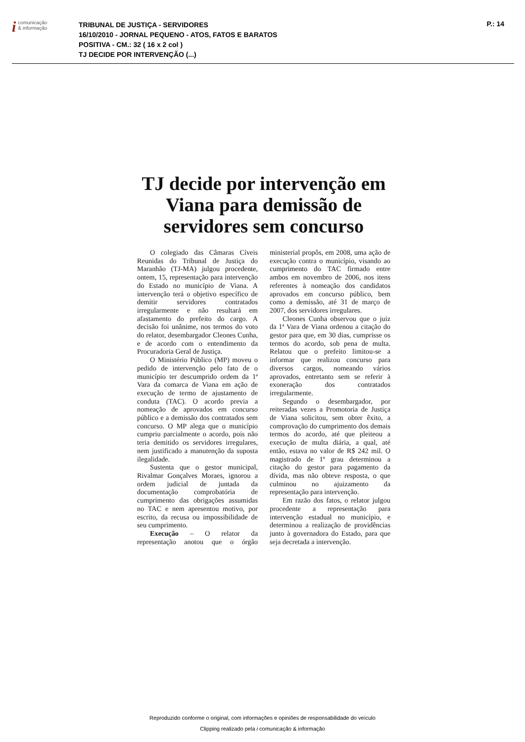icomunicação
& informação
TRIBUNAL DE JUSTIÇA - SERVIDORES
16/10/2010 - JORNAL PEQUENO - ATOS, FATOS E BARATOS
POSITIVA - CM.: 32 ( 16 x 2 col )
TJ DECIDE POR INTERVENÇÃO (...)
P.: 14
TJ decide por intervenção em Viana para demissão de servidores sem concurso
O colegiado das Câmaras Cíveis Reunidas do Tribunal de Justiça do Maranhão (TJ-MA) julgou procedente, ontem, 15, representação para intervenção do Estado no município de Viana. A intervenção terá o objetivo específico de demitir servidores contratados irregularmente e não resultará em afastamento do prefeito do cargo. A decisão foi unânime, nos termos do voto do relator, desembargador Cleones Cunha, e de acordo com o entendimento da Procuradoria Geral de Justiça.
O Ministério Público (MP) moveu o pedido de intervenção pelo fato de o município ter descumprido ordem da 1ª Vara da comarca de Viana em ação de execução de termo de ajustamento de conduta (TAC). O acordo previa a nomeação de aprovados em concurso público e a demissão dos contratados sem concurso. O MP alega que o município cumpriu parcialmente o acordo, pois não teria demitido os servidores irregulares, nem justificado a manutenção da suposta ilegalidade.
Sustenta que o gestor municipal, Rivalmar Gonçalves Moraes, ignorou a ordem judicial de juntada da documentação comprobatória de cumprimento das obrigações assumidas no TAC e nem apresentou motivo, por escrito, da recusa ou impossibilidade de seu cumprimento.
Execução – O relator da representação anotou que o órgão ministerial propôs, em 2008, uma ação de execução contra o município, visando ao cumprimento do TAC firmado entre ambos em novembro de 2006, nos itens referentes à nomeação dos candidatos aprovados em concurso público, bem como a demissão, até 31 de março de 2007, dos servidores irregulares.
Cleones Cunha observou que o juiz da 1ª Vara de Viana ordenou a citação do gestor para que, em 30 dias, cumprisse os termos do acordo, sob pena de multa. Relatou que o prefeito limitou-se a informar que realizou concurso para diversos cargos, nomeando vários aprovados, entretanto sem se referir à exoneração dos contratados irregularmente.
Segundo o desembargador, por reiteradas vezes a Promotoria de Justiça de Viana solicitou, sem obter êxito, a comprovação do cumprimento dos demais termos do acordo, até que pleiteou a execução de multa diária, a qual, até então, estava no valor de R$ 242 mil. O magistrado de 1º grau determinou a citação do gestor para pagamento da dívida, mas não obteve resposta, o que culminou no ajuizamento da representação para intervenção.
Em razão dos fatos, o relator julgou procedente a representação para intervenção estadual no município, e determinou a realização de providências junto à governadora do Estado, para que seja decretada a intervenção.
Reproduzido conforme o original, com informações e opiniões de responsabilidade do veículo
Clipping realizado pela i comunicação & informação